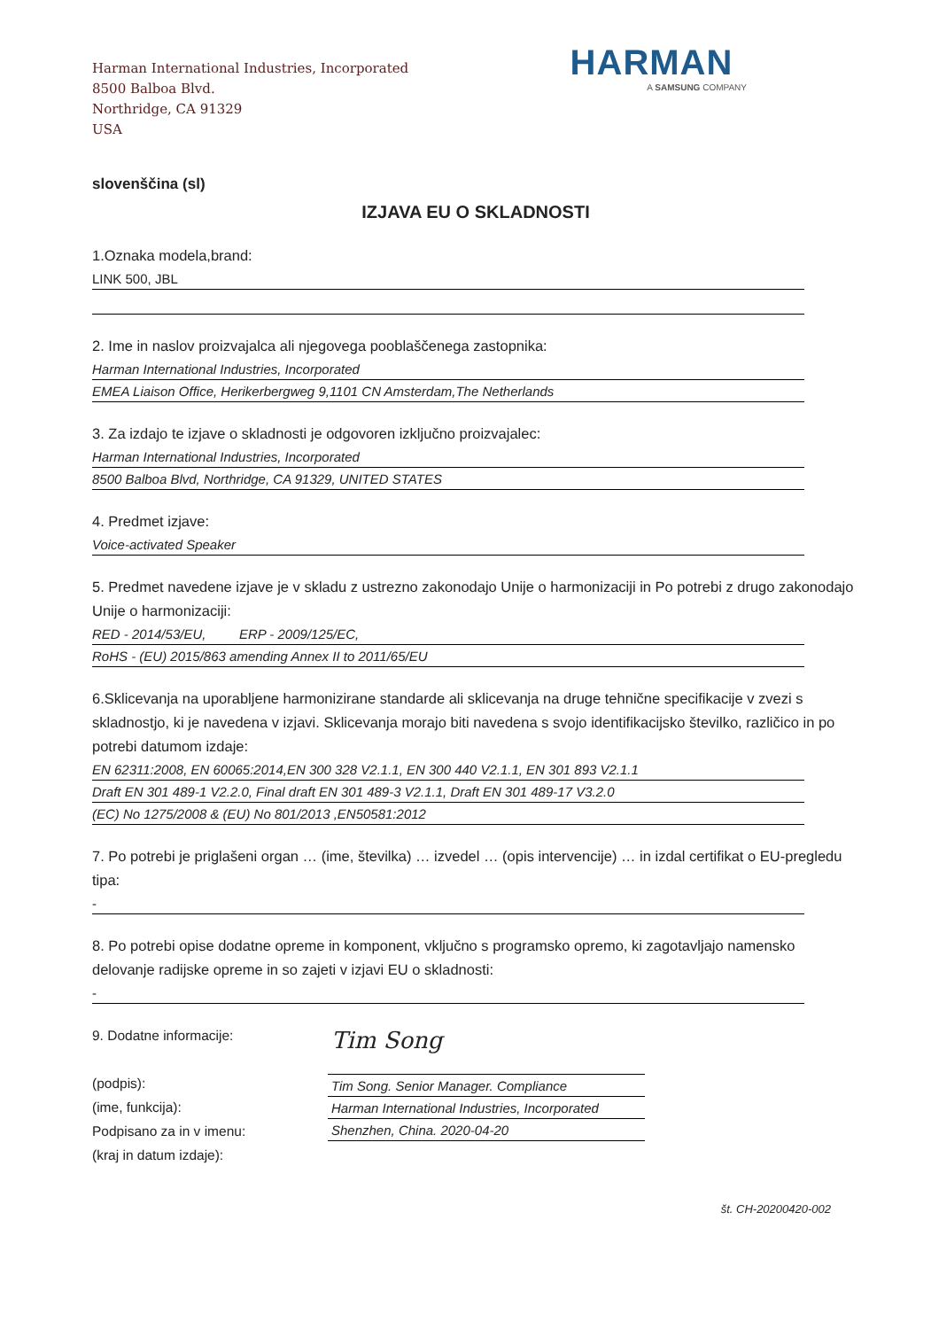Harman International Industries, Incorporated
8500 Balboa Blvd.
Northridge, CA 91329
USA
HARMAN
A SAMSUNG COMPANY
slovenščina (sl)
IZJAVA EU O SKLADNOSTI
1.Oznaka modela,brand:
LINK 500, JBL
2. Ime in naslov proizvajalca ali njegovega pooblaščenega zastopnika:
Harman International Industries, Incorporated
EMEA Liaison Office, Herikerbergweg 9,1101 CN Amsterdam,The Netherlands
3. Za izdajo te izjave o skladnosti je odgovoren izključno proizvajalec:
Harman International Industries, Incorporated
8500 Balboa Blvd, Northridge, CA 91329, UNITED STATES
4. Predmet izjave:
Voice-activated Speaker
5. Predmet navedene izjave je v skladu z ustrezno zakonodajo Unije o harmonizaciji in Po potrebi z drugo zakonodajo Unije o harmonizaciji:
RED - 2014/53/EU, ERP - 2009/125/EC,
RoHS - (EU) 2015/863 amending Annex II to 2011/65/EU
6.Sklicevanja na uporabljene harmonizirane standarde ali sklicevanja na druge tehnične specifikacije v zvezi s skladnostjo, ki je navedena v izjavi. Sklicevanja morajo biti navedena s svojo identifikacijsko številko, različico in po potrebi datumom izdaje:
EN 62311:2008, EN 60065:2014,EN 300 328 V2.1.1, EN 300 440 V2.1.1, EN 301 893 V2.1.1
Draft EN 301 489-1 V2.2.0, Final draft EN 301 489-3 V2.1.1, Draft EN 301 489-17 V3.2.0
(EC) No 1275/2008 & (EU) No 801/2013 ,EN50581:2012
7. Po potrebi je priglašeni organ … (ime, številka) … izvedel … (opis intervencije) … in izdal certifikat o EU-pregledu tipa:
-
8. Po potrebi opise dodatne opreme in komponent, vključno s programsko opremo, ki zagotavljajo namensko delovanje radijske opreme in so zajeti v izjavi EU o skladnosti:
-
9. Dodatne informacije:
(podpis):
(ime, funkcija):
Podpisano za in v imenu:
(kraj in datum izdaje):
Tim Song
Tim Song. Senior Manager. Compliance
Harman International Industries, Incorporated
Shenzhen, China. 2020-04-20
št. CH-20200420-002